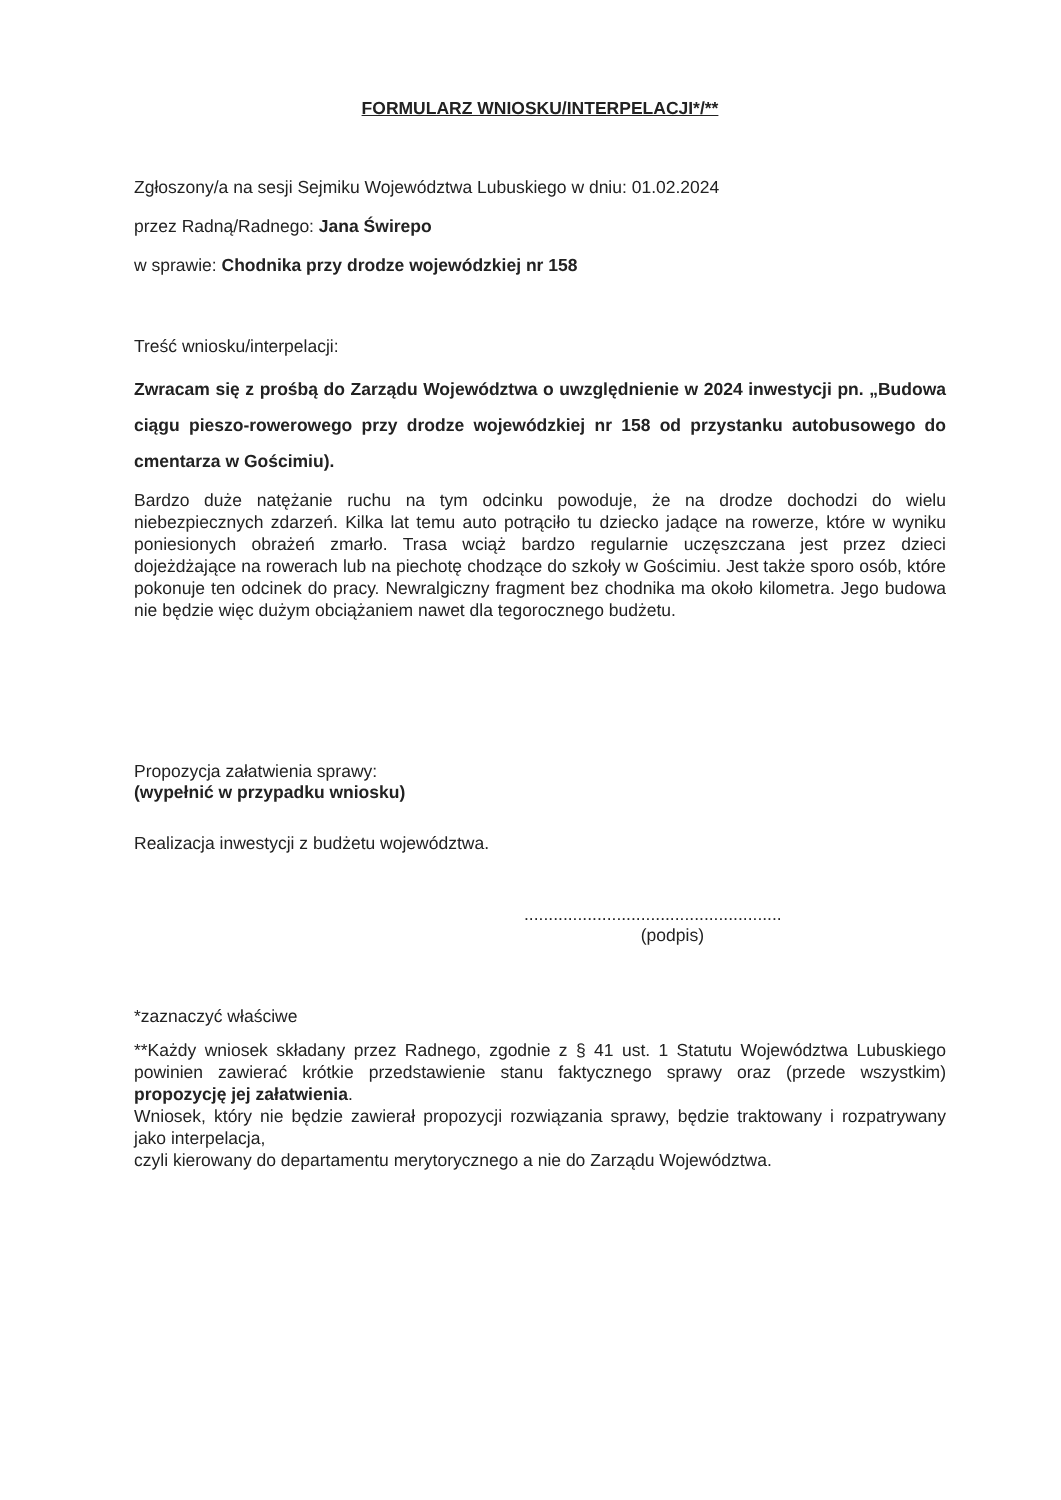FORMULARZ WNIOSKU/INTERPELACJI*/**
Zgłoszony/a na sesji Sejmiku Województwa Lubuskiego w dniu: 01.02.2024
przez Radną/Radnego: Jana Świrepo
w sprawie: Chodnika przy drodze wojewódzkiej nr 158
Treść wniosku/interpelacji:
Zwracam się z prośbą do Zarządu Województwa o uwzględnienie w 2024 inwestycji pn. „Budowa ciągu pieszo-rowerowego przy drodze wojewódzkiej nr 158 od przystanku autobusowego do cmentarza w Gościmiu).
Bardzo duże natężanie ruchu na tym odcinku powoduje, że na drodze dochodzi do wielu niebezpiecznych zdarzeń. Kilka lat temu auto potrąciło tu dziecko jadące na rowerze, które w wyniku poniesionych obrażeń zmarło. Trasa wciąż bardzo regularnie uczęszczana jest przez dzieci dojeżdżające na rowerach lub na piechotę chodzące do szkoły w Gościmiu. Jest także sporo osób, które pokonuje ten odcinek do pracy. Newralgiczny fragment bez chodnika ma około kilometra. Jego budowa nie będzie więc dużym obciążaniem nawet dla tegorocznego budżetu.
Propozycja załatwienia sprawy:
(wypełnić w przypadku wniosku)
Realizacja inwestycji z budżetu województwa.
.....................................................
(podpis)
*zaznaczyć właściwe
**Każdy wniosek składany przez Radnego, zgodnie z § 41 ust. 1 Statutu Województwa Lubuskiego powinien zawierać krótkie przedstawienie stanu faktycznego sprawy oraz (przede wszystkim) propozycję jej załatwienia.
Wniosek, który nie będzie zawierał propozycji rozwiązania sprawy, będzie traktowany i rozpatrywany jako interpelacja,
czyli kierowany do departamentu merytorycznego a nie do Zarządu Województwa.